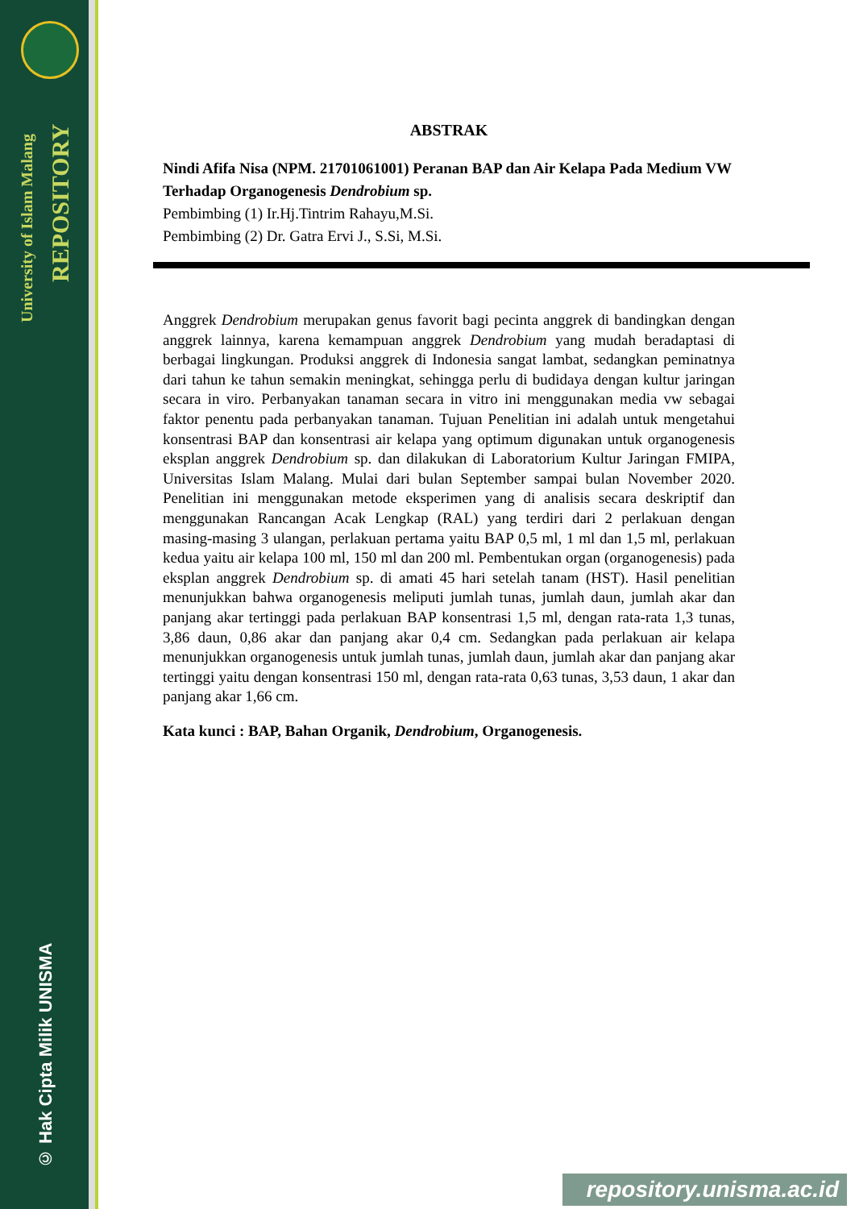University of Islam Malang
REPOSITORY
© Hak Cipta Milik UNISMA
ABSTRAK
Nindi Afifa Nisa (NPM. 21701061001) Peranan BAP dan Air Kelapa Pada Medium VW Terhadap Organogenesis Dendrobium sp.
Pembimbing (1) Ir.Hj.Tintrim Rahayu,M.Si.
Pembimbing (2) Dr. Gatra Ervi J., S.Si, M.Si.
Anggrek Dendrobium merupakan genus favorit bagi pecinta anggrek di bandingkan dengan anggrek lainnya, karena kemampuan anggrek Dendrobium yang mudah beradaptasi di berbagai lingkungan. Produksi anggrek di Indonesia sangat lambat, sedangkan peminatnya dari tahun ke tahun semakin meningkat, sehingga perlu di budidaya dengan kultur jaringan secara in viro. Perbanyakan tanaman secara in vitro ini menggunakan media vw sebagai faktor penentu pada perbanyakan tanaman. Tujuan Penelitian ini adalah untuk mengetahui konsentrasi BAP dan konsentrasi air kelapa yang optimum digunakan untuk organogenesis eksplan anggrek Dendrobium sp. dan dilakukan di Laboratorium Kultur Jaringan FMIPA, Universitas Islam Malang. Mulai dari bulan September sampai bulan November 2020. Penelitian ini menggunakan metode eksperimen yang di analisis secara deskriptif dan menggunakan Rancangan Acak Lengkap (RAL) yang terdiri dari 2 perlakuan dengan masing-masing 3 ulangan, perlakuan pertama yaitu BAP 0,5 ml, 1 ml dan 1,5 ml, perlakuan kedua yaitu air kelapa 100 ml, 150 ml dan 200 ml. Pembentukan organ (organogenesis) pada eksplan anggrek Dendrobium sp. di amati 45 hari setelah tanam (HST). Hasil penelitian menunjukkan bahwa organogenesis meliputi jumlah tunas, jumlah daun, jumlah akar dan panjang akar tertinggi pada perlakuan BAP konsentrasi 1,5 ml, dengan rata-rata 1,3 tunas, 3,86 daun, 0,86 akar dan panjang akar 0,4 cm. Sedangkan pada perlakuan air kelapa menunjukkan organogenesis untuk jumlah tunas, jumlah daun, jumlah akar dan panjang akar tertinggi yaitu dengan konsentrasi 150 ml, dengan rata-rata 0,63 tunas, 3,53 daun, 1 akar dan panjang akar 1,66 cm.
Kata kunci : BAP, Bahan Organik, Dendrobium, Organogenesis.
repository.unisma.ac.id